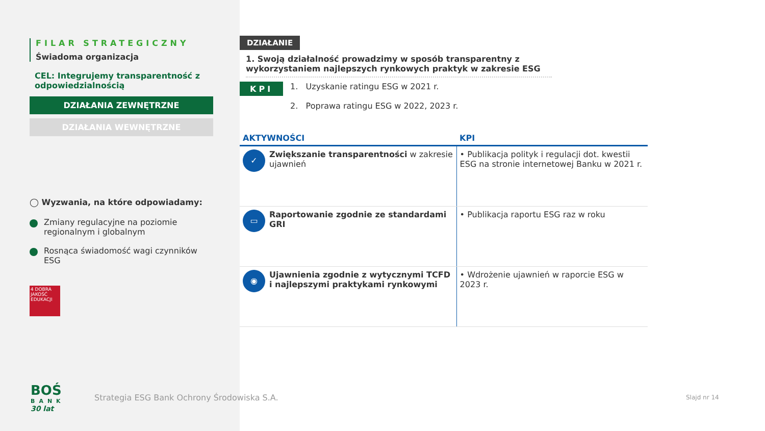FILAR STRATEGICZNY
Świadoma organizacja
CEL: Integrujemy transparentność z odpowiedzialnością
DZIAŁANIA ZEWNĘTRZNE
DZIAŁANIA WEWNĘTRZNE
◯ Wyzwania, na które odpowiadamy:
Zmiany regulacyjne na poziomie regionalnym i globalnym
Rosnąca świadomość wagi czynników ESG
4 DOBRA JAKOŚĆ EDUKACJI
BOŚ
BANK
30 lat
DZIAŁANIE
1. Swoją działalność prowadzimy w sposób transparentny z wykorzystaniem najlepszych rynkowych praktyk w zakresie ESG
KPI
1. Uzyskanie ratingu ESG w 2021 r.
2. Poprawa ratingu ESG w 2022, 2023 r.
| AKTYWNOŚCI | KPI |
| --- | --- |
| ✓ Zwiększanie transparentności w zakresie ujawnień | • Publikacja polityk i regulacji dot. kwestii ESG na stronie internetowej Banku w 2021 r. |
| ▭ Raportowanie zgodnie ze standardami GRI | • Publikacja raportu ESG raz w roku |
| ◉ Ujawnienia zgodnie z wytycznymi TCFD i najlepszymi praktykami rynkowymi | • Wdrożenie ujawnień w raporcie ESG w 2023 r. |
Strategia ESG Bank Ochrony Środowiska S.A.
Slajd nr 14